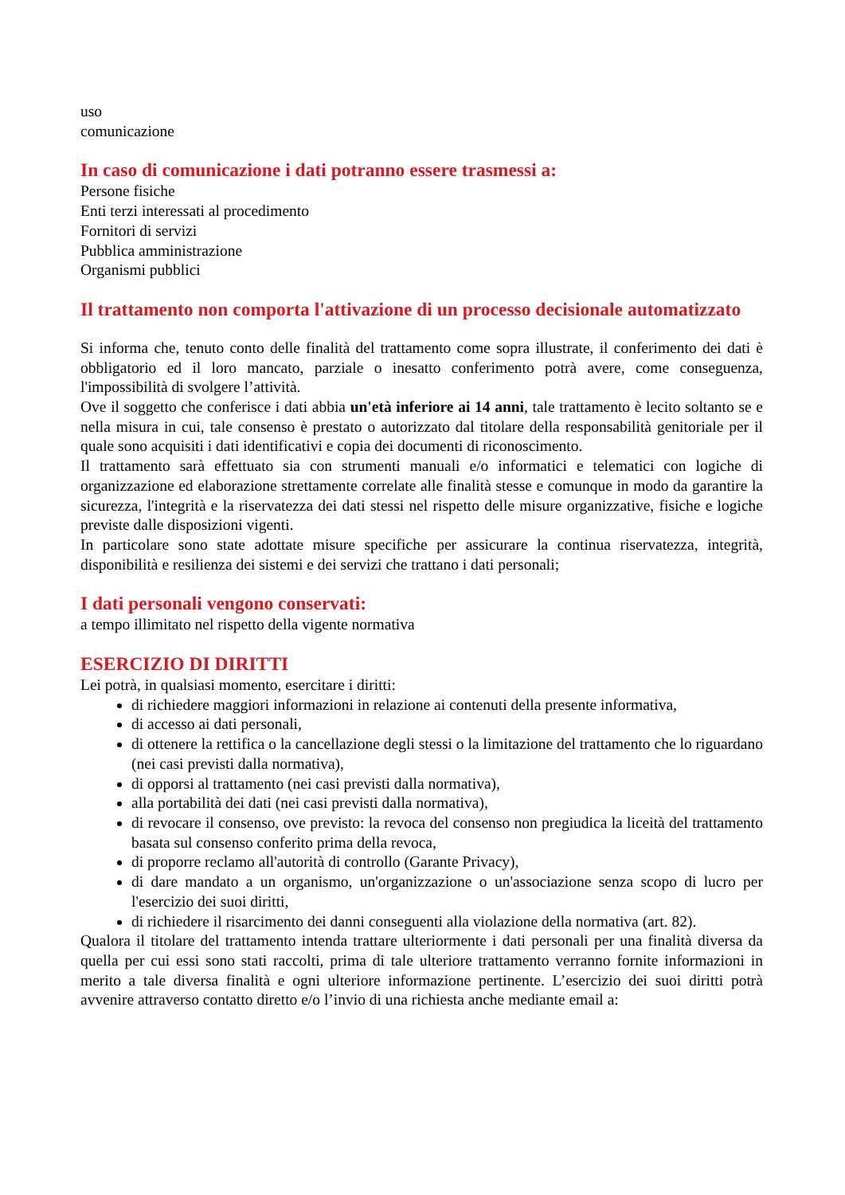uso
comunicazione
In caso di comunicazione i dati potranno essere trasmessi a:
Persone fisiche
Enti terzi interessati al procedimento
Fornitori di servizi
Pubblica amministrazione
Organismi pubblici
Il trattamento non comporta l'attivazione di un processo decisionale automatizzato
Si informa che, tenuto conto delle finalità del trattamento come sopra illustrate, il conferimento dei dati è obbligatorio ed il loro mancato, parziale o inesatto conferimento potrà avere, come conseguenza, l'impossibilità di svolgere l’attività.
Ove il soggetto che conferisce i dati abbia un'età inferiore ai 14 anni, tale trattamento è lecito soltanto se e nella misura in cui, tale consenso è prestato o autorizzato dal titolare della responsabilità genitoriale per il quale sono acquisiti i dati identificativi e copia dei documenti di riconoscimento.
Il trattamento sarà effettuato sia con strumenti manuali e/o informatici e telematici con logiche di organizzazione ed elaborazione strettamente correlate alle finalità stesse e comunque in modo da garantire la sicurezza, l'integrità e la riservatezza dei dati stessi nel rispetto delle misure organizzative, fisiche e logiche previste dalle disposizioni vigenti.
In particolare sono state adottate misure specifiche per assicurare la continua riservatezza, integrità, disponibilità e resilienza dei sistemi e dei servizi che trattano i dati personali;
I dati personali vengono conservati:
a tempo illimitato nel rispetto della vigente normativa
ESERCIZIO DI DIRITTI
Lei potrà, in qualsiasi momento, esercitare i diritti:
di richiedere maggiori informazioni in relazione ai contenuti della presente informativa,
di accesso ai dati personali,
di ottenere la rettifica o la cancellazione degli stessi o la limitazione del trattamento che lo riguardano (nei casi previsti dalla normativa),
di opporsi al trattamento (nei casi previsti dalla normativa),
alla portabilità dei dati (nei casi previsti dalla normativa),
di revocare il consenso, ove previsto: la revoca del consenso non pregiudica la liceità del trattamento basata sul consenso conferito prima della revoca,
di proporre reclamo all'autorità di controllo (Garante Privacy),
di dare mandato a un organismo, un'organizzazione o un'associazione senza scopo di lucro per l'esercizio dei suoi diritti,
di richiedere il risarcimento dei danni conseguenti alla violazione della normativa (art. 82).
Qualora il titolare del trattamento intenda trattare ulteriormente i dati personali per una finalità diversa da quella per cui essi sono stati raccolti, prima di tale ulteriore trattamento verranno fornite informazioni in merito a tale diversa finalità e ogni ulteriore informazione pertinente. L’esercizio dei suoi diritti potrà avvenire attraverso contatto diretto e/o l’invio di una richiesta anche mediante email a: